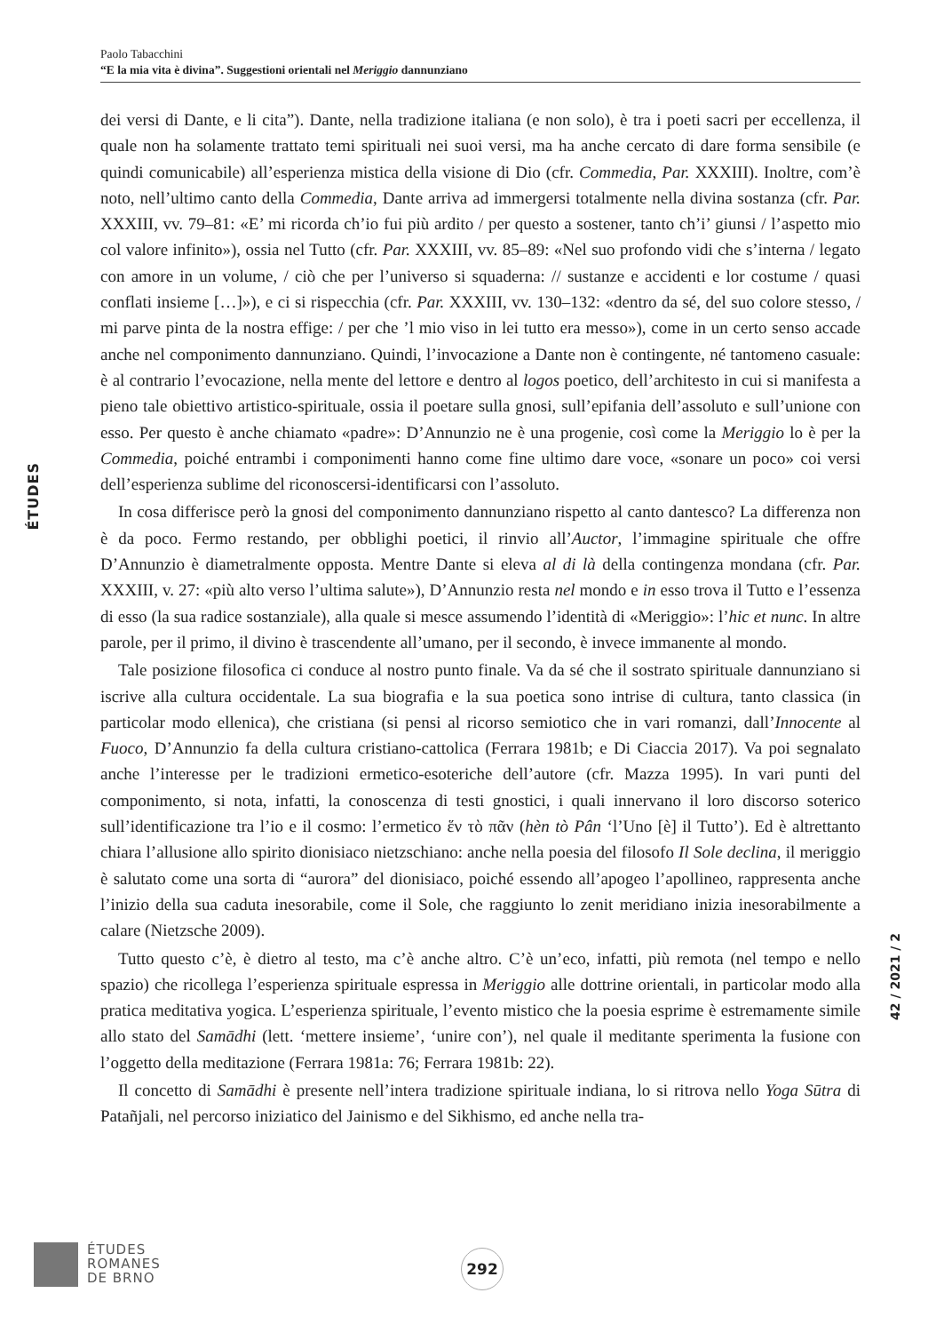Paolo Tabacchini
“E la mia vita è divina”. Suggestioni orientali nel Meriggio dannunziano
ÉTUDES
dei versi di Dante, e li cita”). Dante, nella tradizione italiana (e non solo), è tra i poeti sacri per eccellenza, il quale non ha solamente trattato temi spirituali nei suoi versi, ma ha anche cercato di dare forma sensibile (e quindi comunicabile) all’esperienza mistica della visione di Dio (cfr. Commedia, Par. XXXIII). Inoltre, com’è noto, nell’ultimo canto della Commedia, Dante arriva ad immergersi totalmente nella divina sostanza (cfr. Par. XXXIII, vv. 79–81: «E’ mi ricorda ch’io fui più ardito / per questo a sostener, tanto ch’i’ giunsi / l’aspetto mio col valore infinito»), ossia nel Tutto (cfr. Par. XXXIII, vv. 85–89: «Nel suo profondo vidi che s’interna / legato con amore in un volume, / ciò che per l’universo si squaderna: // sustanze e accidenti e lor costume / quasi conflati insieme […]»), e ci si rispecchia (cfr. Par. XXXIII, vv. 130–132: «dentro da sé, del suo colore stesso, / mi parve pinta de la nostra effige: / per che ’l mio viso in lei tutto era messo»), come in un certo senso accade anche nel componimento dannunziano. Quindi, l’invocazione a Dante non è contingente, né tantomeno casuale: è al contrario l’evocazione, nella mente del lettore e dentro al logos poetico, dell’architesto in cui si manifesta a pieno tale obiettivo artistico-spirituale, ossia il poetare sulla gnosi, sull’epifania dell’assoluto e sull’unione con esso. Per questo è anche chiamato «padre»: D’Annunzio ne è una progenie, così come la Meriggio lo è per la Commedia, poiché entrambi i componimenti hanno come fine ultimo dare voce, «sonare un poco» coi versi dell’esperienza sublime del riconoscersi-identificarsi con l’assoluto.
In cosa differisce però la gnosi del componimento dannunziano rispetto al canto dantesco? La differenza non è da poco. Fermo restando, per obblighi poetici, il rinvio all’Auctor, l’immagine spirituale che offre D’Annunzio è diametralmente opposta. Mentre Dante si eleva al di là della contingenza mondana (cfr. Par. XXXIII, v. 27: «più alto verso l’ultima salute»), D’Annunzio resta nel mondo e in esso trova il Tutto e l’essenza di esso (la sua radice sostanziale), alla quale si mesce assumendo l’identità di «Meriggio»: l’hic et nunc. In altre parole, per il primo, il divino è trascendente all’umano, per il secondo, è invece immanente al mondo.
Tale posizione filosofica ci conduce al nostro punto finale. Va da sé che il sostrato spirituale dannunziano si iscrive alla cultura occidentale. La sua biografia e la sua poetica sono intrise di cultura, tanto classica (in particolar modo ellenica), che cristiana (si pensi al ricorso semiotico che in vari romanzi, dall’Innocente al Fuoco, D’Annunzio fa della cultura cristiano-cattolica (Ferrara 1981b; e Di Ciaccia 2017). Va poi segnalato anche l’interesse per le tradizioni ermetico-esoteriche dell’autore (cfr. Mazza 1995). In vari punti del componimento, si nota, infatti, la conoscenza di testi gnostici, i quali innervano il loro discorso soterico sull’identificazione tra l’io e il cosmo: l’ermetico ἕν τὸ πᾶν (hèn tò Pân ‘l’Uno [è] il Tutto’). Ed è altrettanto chiara l’allusione allo spirito dionisiaco nietzschiano: anche nella poesia del filosofo Il Sole declina, il meriggio è salutato come una sorta di “aurora” del dionisiaco, poiché essendo all’apogeo l’apollineo, rappresenta anche l’inizio della sua caduta inesorabile, come il Sole, che raggiunto lo zenit meridiano inizia inesorabilmente a calare (Nietzsche 2009).
Tutto questo c’è, è dietro al testo, ma c’è anche altro. C’è un’eco, infatti, più remota (nel tempo e nello spazio) che ricollega l’esperienza spirituale espressa in Meriggio alle dottrine orientali, in particolar modo alla pratica meditativa yogica. L’esperienza spirituale, l’evento mistico che la poesia esprime è estremamente simile allo stato del Samādhi (lett. ‘mettere insieme’, ‘unire con’), nel quale il meditante sperimenta la fusione con l’oggetto della meditazione (Ferrara 1981a: 76; Ferrara 1981b: 22).
Il concetto di Samādhi è presente nell’intera tradizione spirituale indiana, lo si ritrova nello Yoga Sūtra di Patañjali, nel percorso iniziatico del Jainismo e del Sikhismo, ed anche nella tra-
42 / 2021 / 2
ÉTUDES
ROMANES
DE BRNO
292